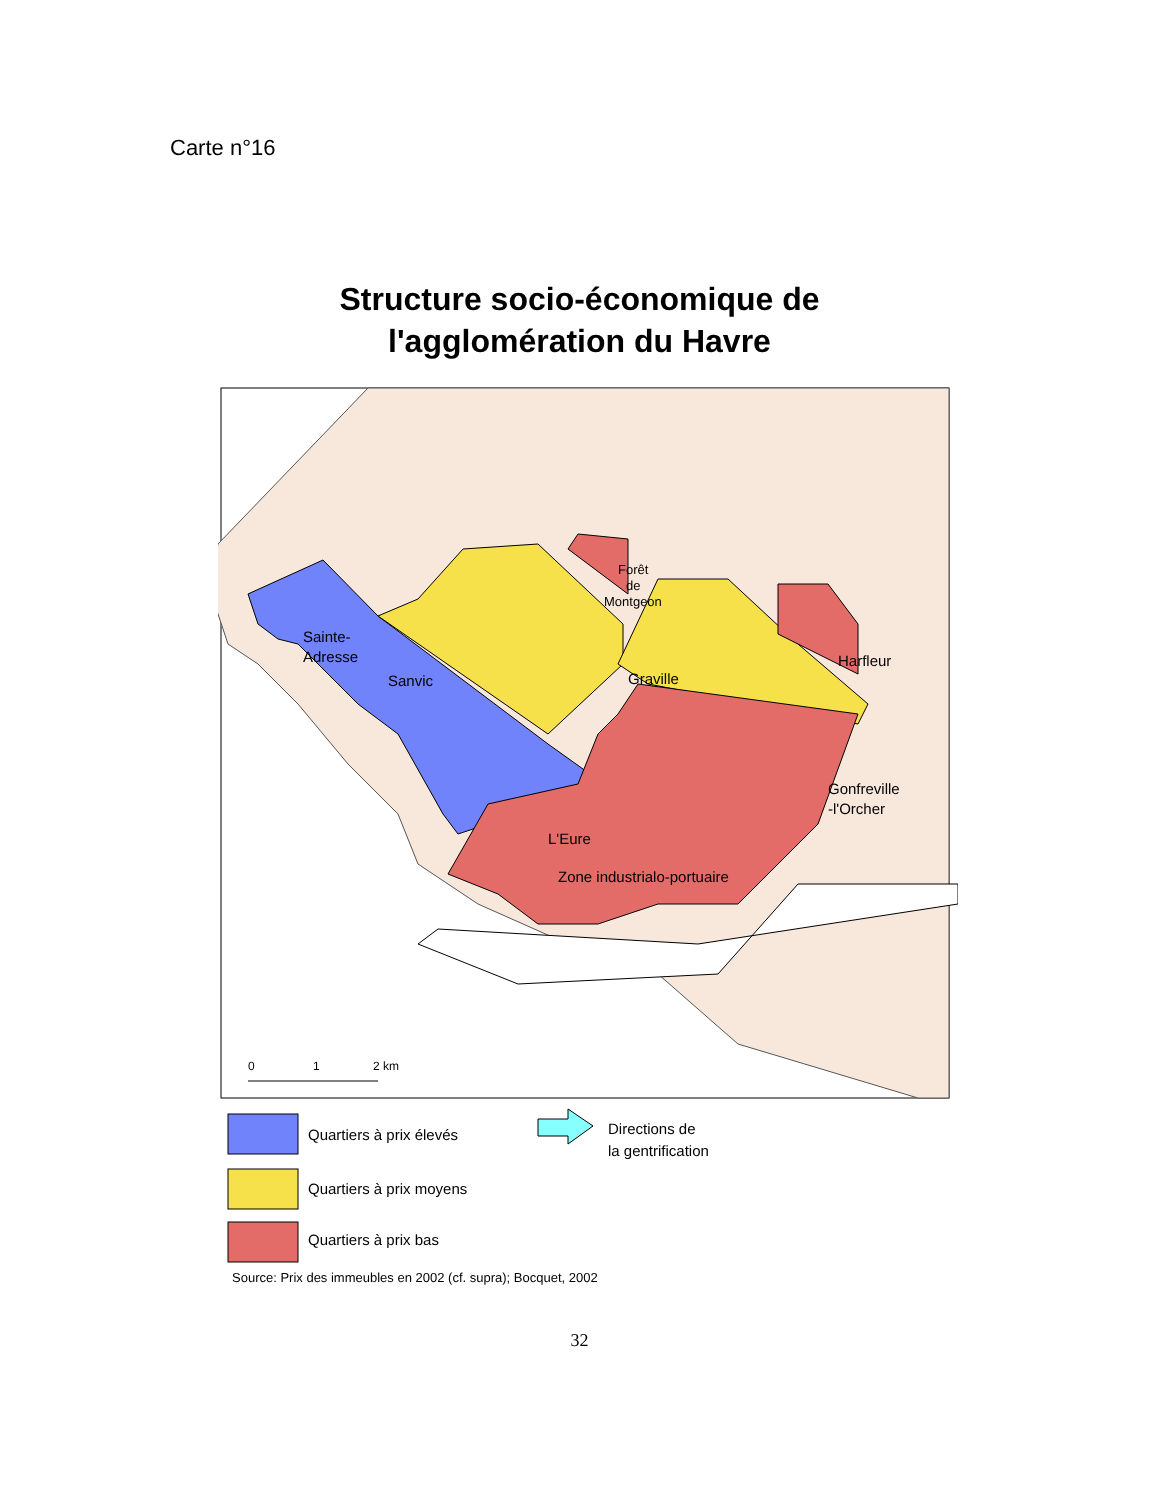Carte n°16
Structure socio-économique de
l'agglomération du Havre
Sainte-
Adresse
Sanvic
Graville
Harfleur
Gonfreville
-l'Orcher
L'Eure
Zone industrialo-portuaire
Forêt
de
Montgeon
0
1
2 km
Quartiers à prix élevés
Quartiers à prix moyens
Quartiers à prix bas
Directions de
la gentrification
Source: Prix des immeubles en 2002 (cf. supra); Bocquet, 2002
32